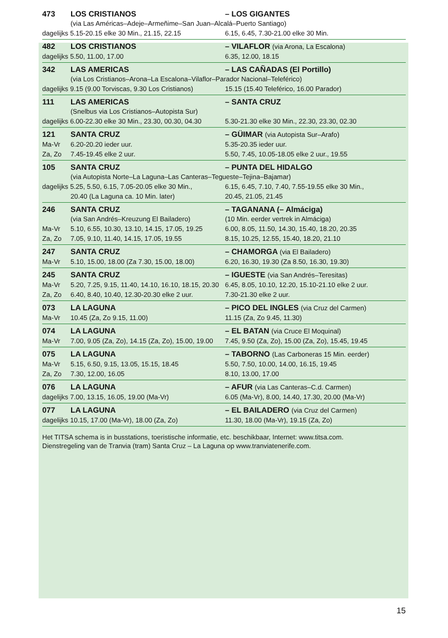| 473 | LOS CRISTIANOS | – LOS GIGANTES |
| | (via Las Américas–Adeje–Armeñime–San Juan–Alcalá–Puerto Santiago) | |
| dagelijks 5.15-20.15 elke 30 Min., 21.15, 22.15 | | 6.15, 6.45, 7.30-21.00 elke 30 Min. |
| 482 | LOS CRISTIANOS | – VILAFLOR (via Arona, La Escalona) |
| dagelijks 5.50, 11.00, 17.00 | | 6.35, 12.00, 18.15 |
| 342 | LAS AMERICAS | – LAS CAÑADAS (El Portillo) |
| | (via Los Cristianos–Arona–La Escalona–Vilaflor–Parador Nacional–Teleférico) | |
| dagelijks 9.15 (9.00 Torviscas, 9.30 Los Cristianos) | | 15.15 (15.40 Teleférico, 16.00 Parador) |
| 111 | LAS AMERICAS | – SANTA CRUZ |
| | (Snelbus via Los Cristianos–Autopista Sur) | |
| dagelijks 6.00-22.30 elke 30 Min., 23.30, 00.30, 04.30 | | 5.30-21.30 elke 30 Min., 22.30, 23.30, 02.30 |
| 121 | SANTA CRUZ | – GÜIMAR (via Autopista Sur–Arafo) |
| Ma-Vr | 6.20-20.20 ieder uur. | 5.35-20.35 ieder uur. |
| Za, Zo | 7.45-19.45 elke 2 uur. | 5.50, 7.45, 10.05-18.05 elke 2 uur., 19.55 |
| 105 | SANTA CRUZ | – PUNTA DEL HIDALGO |
| | (via Autopista Norte–La Laguna–Las Canteras–Tegueste–Tejina–Bajamar) | |
| dagelijks 5.25, 5.50, 6.15, 7.05-20.05 elke 30 Min., | | 6.15, 6.45, 7.10, 7.40, 7.55-19.55 elke 30 Min., |
| | 20.40 (La Laguna ca. 10 Min. later) | 20.45, 21.05, 21.45 |
| 246 | SANTA CRUZ | – TAGANANA (– Almáciga) |
| | (via San Andrés–Kreuzung El Bailadero) | (10 Min. eerder vertrek in Almáciga) |
| Ma-Vr | 5.10, 6.55, 10.30, 13.10, 14.15, 17.05, 19.25 | 6.00, 8.05, 11.50, 14.30, 15.40, 18.20, 20.35 |
| Za, Zo | 7.05, 9.10, 11.40, 14.15, 17.05, 19.55 | 8.15, 10.25, 12.55, 15.40, 18.20, 21.10 |
| 247 | SANTA CRUZ | – CHAMORGA (via El Bailadero) |
| Ma-Vr | 5.10, 15.00, 18.00 (Za 7.30, 15.00, 18.00) | 6.20, 16.30, 19.30 (Za 8.50, 16.30, 19.30) |
| 245 | SANTA CRUZ | – IGUESTE (via San Andrés–Teresitas) |
| Ma-Vr | 5.20, 7.25, 9.15, 11.40, 14.10, 16.10, 18.15, 20.30 | 6.45, 8.05, 10.10, 12.20, 15.10-21.10 elke 2 uur. |
| Za, Zo | 6.40, 8.40, 10.40, 12.30-20.30 elke 2 uur. | 7.30-21.30 elke 2 uur. |
| 073 | LA LAGUNA | – PICO DEL INGLES (via Cruz del Carmen) |
| Ma-Vr | 10.45 (Za, Zo 9.15, 11.00) | 11.15 (Za, Zo 9.45, 11.30) |
| 074 | LA LAGUNA | – EL BATAN (via Cruce El Moquinal) |
| Ma-Vr | 7.00, 9.05 (Za, Zo), 14.15 (Za, Zo), 15.00, 19.00 | 7.45, 9.50 (Za, Zo), 15.00 (Za, Zo), 15.45, 19.45 |
| 075 | LA LAGUNA | – TABORNO (Las Carboneras 15 Min. eerder) |
| Ma-Vr | 5.15, 6.50, 9.15, 13.05, 15.15, 18.45 | 5.50, 7.50, 10.00, 14.00, 16.15, 19.45 |
| Za, Zo | 7.30, 12.00, 16.05 | 8.10, 13.00, 17.00 |
| 076 | LA LAGUNA | – AFUR (via Las Canteras–C.d. Carmen) |
| dagelijks 7.00, 13.15, 16.05, 19.00 (Ma-Vr) | | 6.05 (Ma-Vr), 8.00, 14.40, 17.30, 20.00 (Ma-Vr) |
| 077 | LA LAGUNA | – EL BAILADERO (via Cruz del Carmen) |
| dagelijks 10.15, 17.00 (Ma-Vr), 18.00 (Za, Zo) | | 11.30, 18.00 (Ma-Vr), 19.15 (Za, Zo) |
Het TITSA schema is in busstations, toeristische informatie, etc. beschikbaar, Internet: www.titsa.com.
Dienstregeling van de Tranvia (tram) Santa Cruz – La Laguna op www.tranviatenerife.com.
15